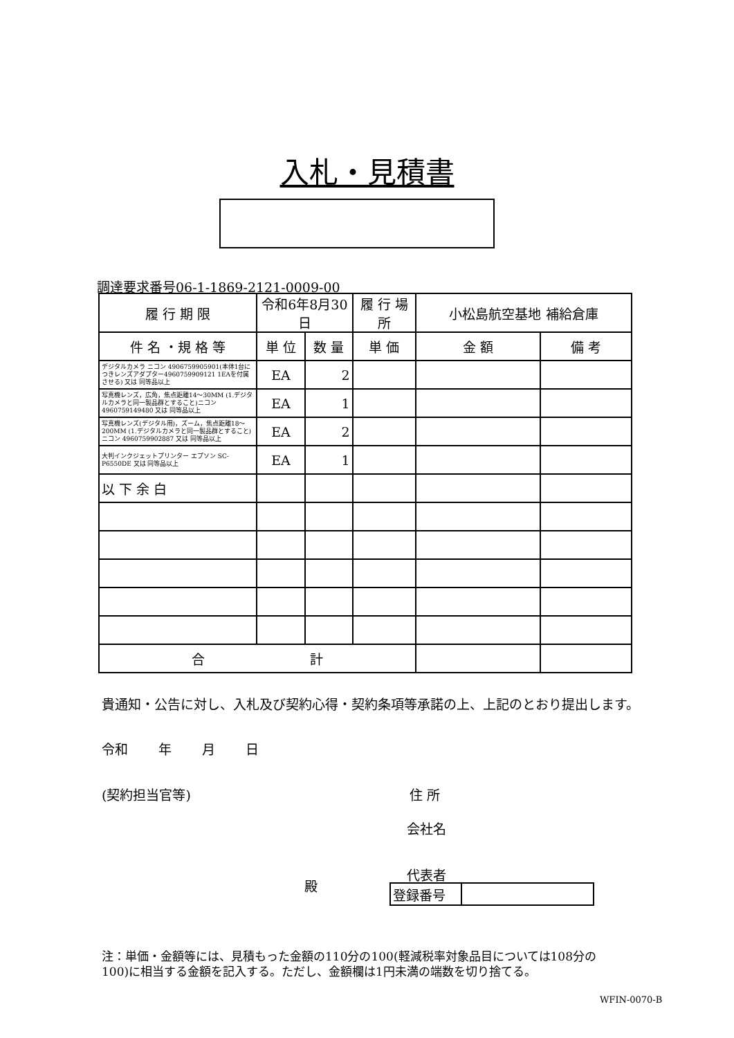入札・見積書
調達要求番号06-1-1869-2121-0009-00
| 履 行 期 限 | 令和6年8月30日 | | 履 行 場 所 | 小松島航空基地 補給倉庫 | |
| 件 名 ・規 格 等 | 単 位 | 数 量 | 単 価 | 金 額 | 備 考 |
| デジタルカメラ ニコン 4906759905901(本体1台につきレンズアダプター4960759909121 1EAを付属させる) 又は 同等品以上 | EA | 2 | | | |
| 写真機レンズ，広角，焦点距離14～30MM (1.デジタルカメラと同一製品群とすること)ニコン 4960759149480 又は 同等品以上 | EA | 1 | | | |
| 写真機レンズ(デジタル用)，ズーム，焦点距離18～200MM (1.デジタルカメラと同一製品群とすること)ニコン 4960759902887 又は 同等品以上 | EA | 2 | | | |
| 大判インクジェットプリンター エプソン SC-P6550DE 又は 同等品以上 | EA | 1 | | | |
| 以 下 余 白 | | | | | |
| 合 計 | | | | | |
貴通知・公告に対し、入札及び契約心得・契約条項等承諾の上、上記のとおり提出します。
令和　　 年　　 月　　 日
(契約担当官等) 住 所
会社名
代表者
殿
| 登録番号 | |
注：単価・金額等には、見積もった金額の110分の100(軽減税率対象品目については108分の
100)に相当する金額を記入する。ただし、金額欄は1円未満の端数を切り捨てる。
WFIN-0070-B